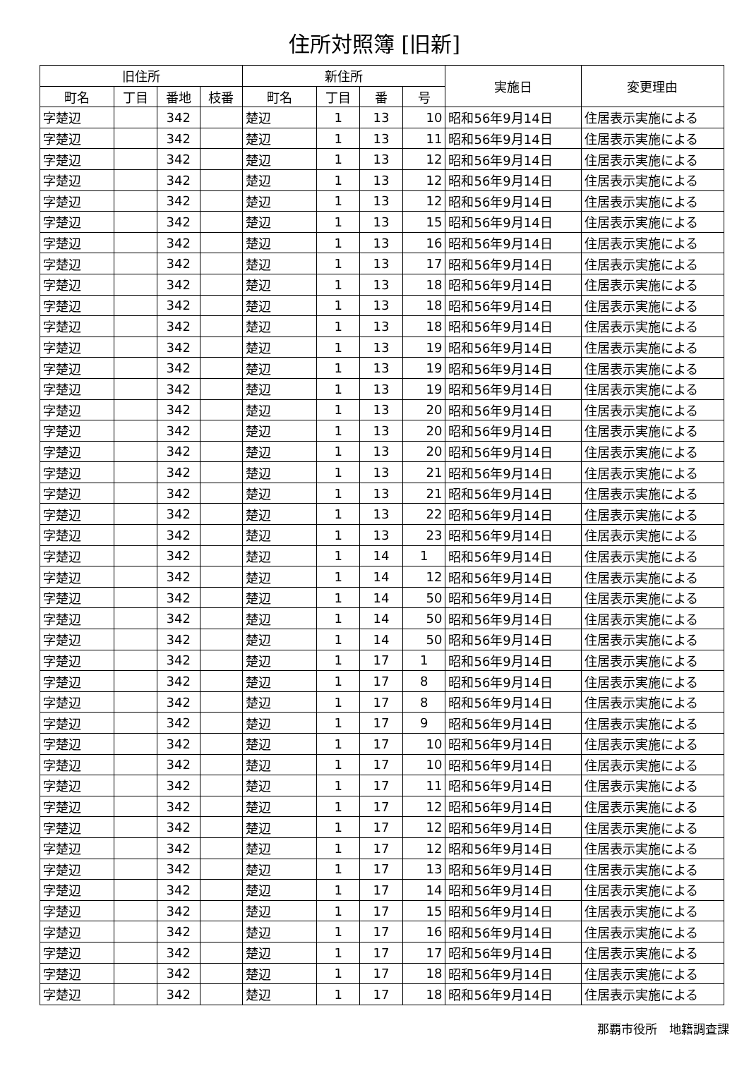住所対照簿 [旧新]
| 旧住所 | | | | 新住所 | | | | 実施日 | 変更理由 |
| --- | --- | --- | --- | --- | --- | --- | --- | --- | --- |
| 町名 | 丁目 | 番地 | 枝番 | 町名 | 丁目 | 番 | 号 | | |
| 字楚辺 | | 342 | | 楚辺 | 1 | 13 | 10 | 昭和56年9月14日 | 住居表示実施による |
| 字楚辺 | | 342 | | 楚辺 | 1 | 13 | 11 | 昭和56年9月14日 | 住居表示実施による |
| 字楚辺 | | 342 | | 楚辺 | 1 | 13 | 12 | 昭和56年9月14日 | 住居表示実施による |
| 字楚辺 | | 342 | | 楚辺 | 1 | 13 | 12 | 昭和56年9月14日 | 住居表示実施による |
| 字楚辺 | | 342 | | 楚辺 | 1 | 13 | 12 | 昭和56年9月14日 | 住居表示実施による |
| 字楚辺 | | 342 | | 楚辺 | 1 | 13 | 15 | 昭和56年9月14日 | 住居表示実施による |
| 字楚辺 | | 342 | | 楚辺 | 1 | 13 | 16 | 昭和56年9月14日 | 住居表示実施による |
| 字楚辺 | | 342 | | 楚辺 | 1 | 13 | 17 | 昭和56年9月14日 | 住居表示実施による |
| 字楚辺 | | 342 | | 楚辺 | 1 | 13 | 18 | 昭和56年9月14日 | 住居表示実施による |
| 字楚辺 | | 342 | | 楚辺 | 1 | 13 | 18 | 昭和56年9月14日 | 住居表示実施による |
| 字楚辺 | | 342 | | 楚辺 | 1 | 13 | 18 | 昭和56年9月14日 | 住居表示実施による |
| 字楚辺 | | 342 | | 楚辺 | 1 | 13 | 19 | 昭和56年9月14日 | 住居表示実施による |
| 字楚辺 | | 342 | | 楚辺 | 1 | 13 | 19 | 昭和56年9月14日 | 住居表示実施による |
| 字楚辺 | | 342 | | 楚辺 | 1 | 13 | 19 | 昭和56年9月14日 | 住居表示実施による |
| 字楚辺 | | 342 | | 楚辺 | 1 | 13 | 20 | 昭和56年9月14日 | 住居表示実施による |
| 字楚辺 | | 342 | | 楚辺 | 1 | 13 | 20 | 昭和56年9月14日 | 住居表示実施による |
| 字楚辺 | | 342 | | 楚辺 | 1 | 13 | 20 | 昭和56年9月14日 | 住居表示実施による |
| 字楚辺 | | 342 | | 楚辺 | 1 | 13 | 21 | 昭和56年9月14日 | 住居表示実施による |
| 字楚辺 | | 342 | | 楚辺 | 1 | 13 | 21 | 昭和56年9月14日 | 住居表示実施による |
| 字楚辺 | | 342 | | 楚辺 | 1 | 13 | 22 | 昭和56年9月14日 | 住居表示実施による |
| 字楚辺 | | 342 | | 楚辺 | 1 | 13 | 23 | 昭和56年9月14日 | 住居表示実施による |
| 字楚辺 | | 342 | | 楚辺 | 1 | 14 | 1 | 昭和56年9月14日 | 住居表示実施による |
| 字楚辺 | | 342 | | 楚辺 | 1 | 14 | 12 | 昭和56年9月14日 | 住居表示実施による |
| 字楚辺 | | 342 | | 楚辺 | 1 | 14 | 50 | 昭和56年9月14日 | 住居表示実施による |
| 字楚辺 | | 342 | | 楚辺 | 1 | 14 | 50 | 昭和56年9月14日 | 住居表示実施による |
| 字楚辺 | | 342 | | 楚辺 | 1 | 14 | 50 | 昭和56年9月14日 | 住居表示実施による |
| 字楚辺 | | 342 | | 楚辺 | 1 | 17 | 1 | 昭和56年9月14日 | 住居表示実施による |
| 字楚辺 | | 342 | | 楚辺 | 1 | 17 | 8 | 昭和56年9月14日 | 住居表示実施による |
| 字楚辺 | | 342 | | 楚辺 | 1 | 17 | 8 | 昭和56年9月14日 | 住居表示実施による |
| 字楚辺 | | 342 | | 楚辺 | 1 | 17 | 9 | 昭和56年9月14日 | 住居表示実施による |
| 字楚辺 | | 342 | | 楚辺 | 1 | 17 | 10 | 昭和56年9月14日 | 住居表示実施による |
| 字楚辺 | | 342 | | 楚辺 | 1 | 17 | 10 | 昭和56年9月14日 | 住居表示実施による |
| 字楚辺 | | 342 | | 楚辺 | 1 | 17 | 11 | 昭和56年9月14日 | 住居表示実施による |
| 字楚辺 | | 342 | | 楚辺 | 1 | 17 | 12 | 昭和56年9月14日 | 住居表示実施による |
| 字楚辺 | | 342 | | 楚辺 | 1 | 17 | 12 | 昭和56年9月14日 | 住居表示実施による |
| 字楚辺 | | 342 | | 楚辺 | 1 | 17 | 12 | 昭和56年9月14日 | 住居表示実施による |
| 字楚辺 | | 342 | | 楚辺 | 1 | 17 | 13 | 昭和56年9月14日 | 住居表示実施による |
| 字楚辺 | | 342 | | 楚辺 | 1 | 17 | 14 | 昭和56年9月14日 | 住居表示実施による |
| 字楚辺 | | 342 | | 楚辺 | 1 | 17 | 15 | 昭和56年9月14日 | 住居表示実施による |
| 字楚辺 | | 342 | | 楚辺 | 1 | 17 | 16 | 昭和56年9月14日 | 住居表示実施による |
| 字楚辺 | | 342 | | 楚辺 | 1 | 17 | 17 | 昭和56年9月14日 | 住居表示実施による |
| 字楚辺 | | 342 | | 楚辺 | 1 | 17 | 18 | 昭和56年9月14日 | 住居表示実施による |
| 字楚辺 | | 342 | | 楚辺 | 1 | 17 | 18 | 昭和56年9月14日 | 住居表示実施による |
那覇市役所　地籍調査課